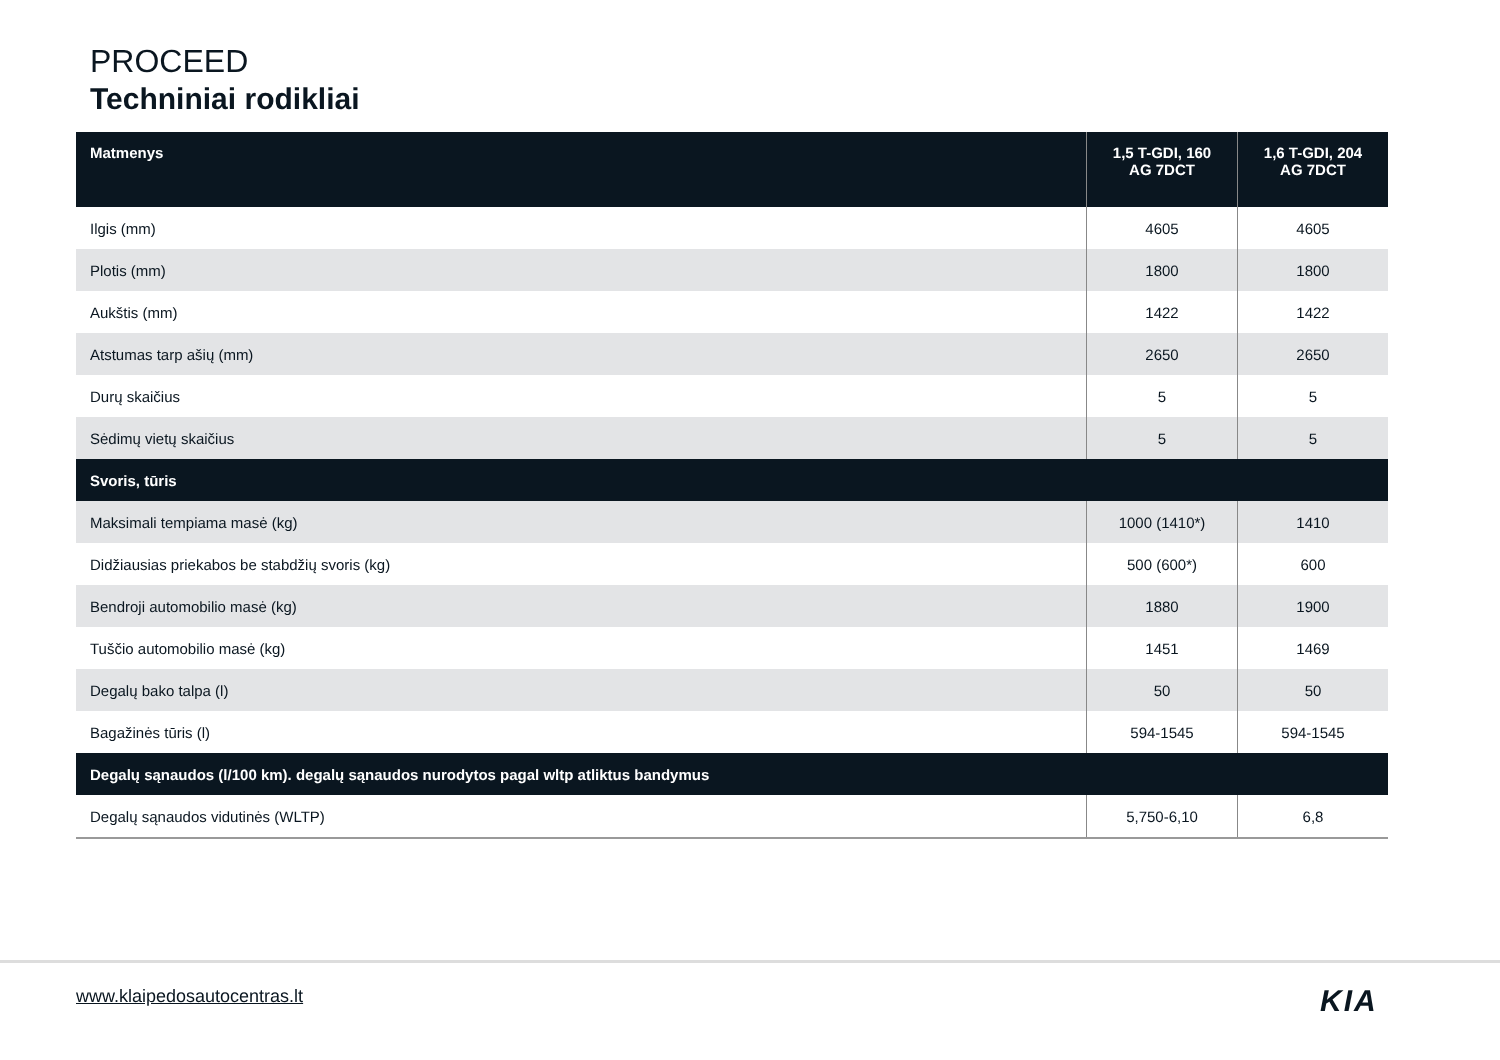PROCEED
Techniniai rodikliai
| Matmenys | 1,5 T-GDI, 160 AG 7DCT | 1,6 T-GDI, 204 AG 7DCT |
| --- | --- | --- |
| Ilgis (mm) | 4605 | 4605 |
| Plotis (mm) | 1800 | 1800 |
| Aukštis (mm) | 1422 | 1422 |
| Atstumas tarp ašių (mm) | 2650 | 2650 |
| Durų skaičius | 5 | 5 |
| Sėdimų vietų skaičius | 5 | 5 |
| Svoris, tūris | | |
| Maksimali tempiama masė (kg) | 1000 (1410*) | 1410 |
| Didžiausias priekabos be stabdžių svoris (kg) | 500 (600*) | 600 |
| Bendroji automobilio masė (kg) | 1880 | 1900 |
| Tuščio automobilio masė (kg) | 1451 | 1469 |
| Degalų bako talpa (l) | 50 | 50 |
| Bagažinės tūris (l) | 594-1545 | 594-1545 |
| Degalų sąnaudos (l/100 km). degalų sąnaudos nurodytos pagal wltp atliktus bandymus | | |
| Degalų sąnaudos vidutinės (WLTP) | 5,750-6,10 | 6,8 |
www.klaipedosautocentras.lt KIA